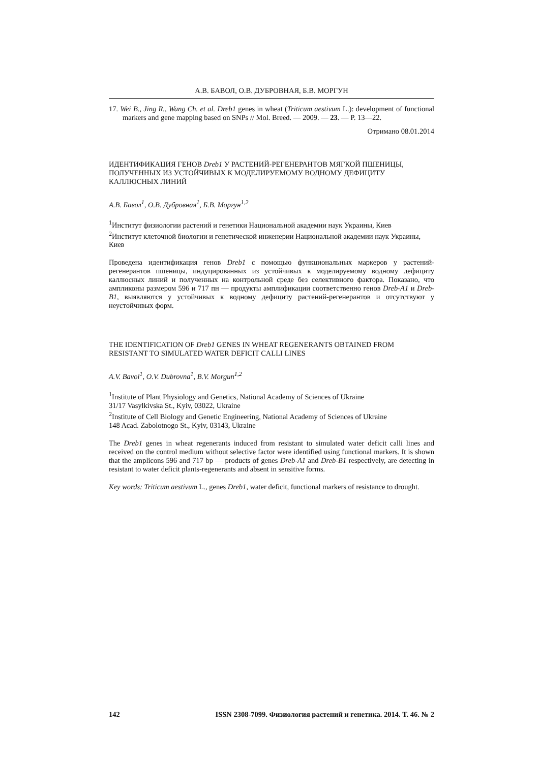А.В. БАВОЛ, О.В. ДУБРОВНАЯ, Б.В. МОРГУН
17. Wei B., Jing R., Wang Ch. et al. Dreb1 genes in wheat (Triticum aestivum L.): development of functional markers and gene mapping based on SNPs // Mol. Breed. — 2009. — 23. — P. 13—22.
Отримано 08.01.2014
ИДЕНТИФИКАЦИЯ ГЕНОВ Dreb1 У РАСТЕНИЙ-РЕГЕНЕРАНТОВ МЯГКОЙ ПШЕНИЦЫ, ПОЛУЧЕННЫХ ИЗ УСТОЙЧИВЫХ К МОДЕЛИРУЕМОМУ ВОДНОМУ ДЕФИЦИТУ КАЛЛЮСНЫХ ЛИНИЙ
А.В. Бавол<sup>1</sup>, О.В. Дубровная<sup>1</sup>, Б.В. Моргун<sup>1,2</sup>
<sup>1</sup> Институт физиологии растений и генетики Национальной академии наук Украины, Киев
<sup>2</sup> Институт клеточной биологии и генетической инженерии Национальной академии наук Украины, Киев
Проведена идентификация генов Dreb1 с помощью функциональных маркеров у растений-регенерантов пшеницы, индуцированных из устойчивых к моделируемому водному дефициту каллюсных линий и полученных на контрольной среде без селективного фактора. Показано, что ампликоны размером 596 и 717 пн — продукты амплификации соответственно генов Dreb-A1 и Dreb-B1, выявляются у устойчивых к водному дефициту растений-регенерантов и отсутствуют у неустойчивых форм.
THE IDENTIFICATION OF Dreb1 GENES IN WHEAT REGENERANTS OBTAINED FROM RESISTANT TO SIMULATED WATER DEFICIT CALLI LINES
A.V. Bavol<sup>1</sup>, O.V. Dubrovna<sup>1</sup>, B.V. Morgun<sup>1,2</sup>
<sup>1</sup> Institute of Plant Physiology and Genetics, National Academy of Sciences of Ukraine
31/17 Vasylkivska St., Kyiv, 03022, Ukraine
<sup>2</sup> Institute of Cell Biology and Genetic Engineering, National Academy of Sciences of Ukraine
148 Acad. Zabolotnogo St., Kyiv, 03143, Ukraine
The Dreb1 genes in wheat regenerants induced from resistant to simulated water deficit calli lines and received on the control medium without selective factor were identified using functional markers. It is shown that the amplicons 596 and 717 bp — products of genes Dreb-A1 and Dreb-B1 respectively, are detecting in resistant to water deficit plants-regenerants and absent in sensitive forms.
Key words: Triticum aestivum L., genes Dreb1, water deficit, functional markers of resistance to drought.
142 ISSN 2308-7099. Физиология растений и генетика. 2014. Т. 46. № 2